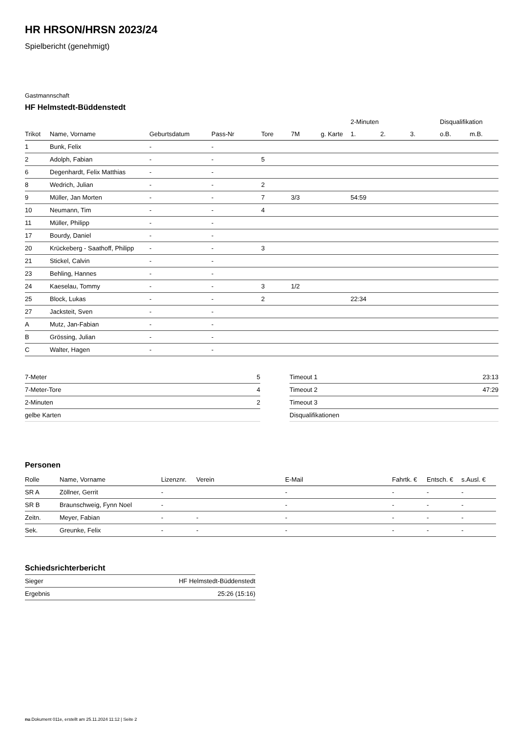HR HRSON/HRSN 2023/24
Spielbericht (genehmigt)
Gastmannschaft
HF Helmstedt-Büddenstedt
| | | | | | | | | 2-Minuten | | | Disqualifikation | |
| --- | --- | --- | --- | --- | --- | --- | --- | --- | --- | --- | --- | --- |
| Trikot | Name, Vorname | Geburtsdatum | Pass-Nr | Tore | 7M | g. Karte | | 1. | 2. | 3. | o.B. | m.B. |
| 1 | Bunk, Felix | - | - | | | | | | | | | |
| 2 | Adolph, Fabian | - | - | 5 | | | | | | | | |
| 6 | Degenhardt, Felix Matthias | - | - | | | | | | | | | |
| 8 | Wedrich, Julian | - | - | 2 | | | | | | | | |
| 9 | Müller, Jan Morten | - | - | 7 | 3/3 | | | 54:59 | | | | |
| 10 | Neumann, Tim | - | - | 4 | | | | | | | | |
| 11 | Müller, Philipp | - | - | | | | | | | | | |
| 17 | Bourdy, Daniel | - | - | | | | | | | | | |
| 20 | Krückeberg - Saathoff, Philipp | - | - | 3 | | | | | | | | |
| 21 | Stickel, Calvin | - | - | | | | | | | | | |
| 23 | Behling, Hannes | - | - | | | | | | | | | |
| 24 | Kaeselau, Tommy | - | - | 3 | 1/2 | | | | | | | |
| 25 | Block, Lukas | - | - | 2 | | | | 22:34 | | | | |
| 27 | Jacksteit, Sven | - | - | | | | | | | | | |
| A | Mutz, Jan-Fabian | - | - | | | | | | | | | |
| B | Grössing, Julian | - | - | | | | | | | | | |
| C | Walter, Hagen | - | - | | | | | | | | | |
| 7-Meter | 5 |
| 7-Meter-Tore | 4 |
| 2-Minuten | 2 |
| gelbe Karten | |
| Timeout 1 | 23:13 |
| Timeout 2 | 47:29 |
| Timeout 3 | |
| Disqualifikationen | |
Personen
| Rolle | Name, Vorname | Lizenznr. | Verein | E-Mail | Fahrtk. € | Entsch. € | s.Ausl. € |
| --- | --- | --- | --- | --- | --- | --- | --- |
| SR A | Zöllner, Gerrit | - | | - | - | - | - |
| SR B | Braunschweig, Fynn Noel | - | | - | - | - | - |
| Zeitn. | Meyer, Fabian | - | - | - | - | - | - |
| Sek. | Greunke, Felix | - | - | - | - | - | - |
Schiedsrichterbericht
| Sieger | HF Helmstedt-Büddenstedt |
| Ergebnis | 25:26 (15:16) |
nu.Dokument 011e, erstellt am 25.11.2024 11:12 | Seite 2